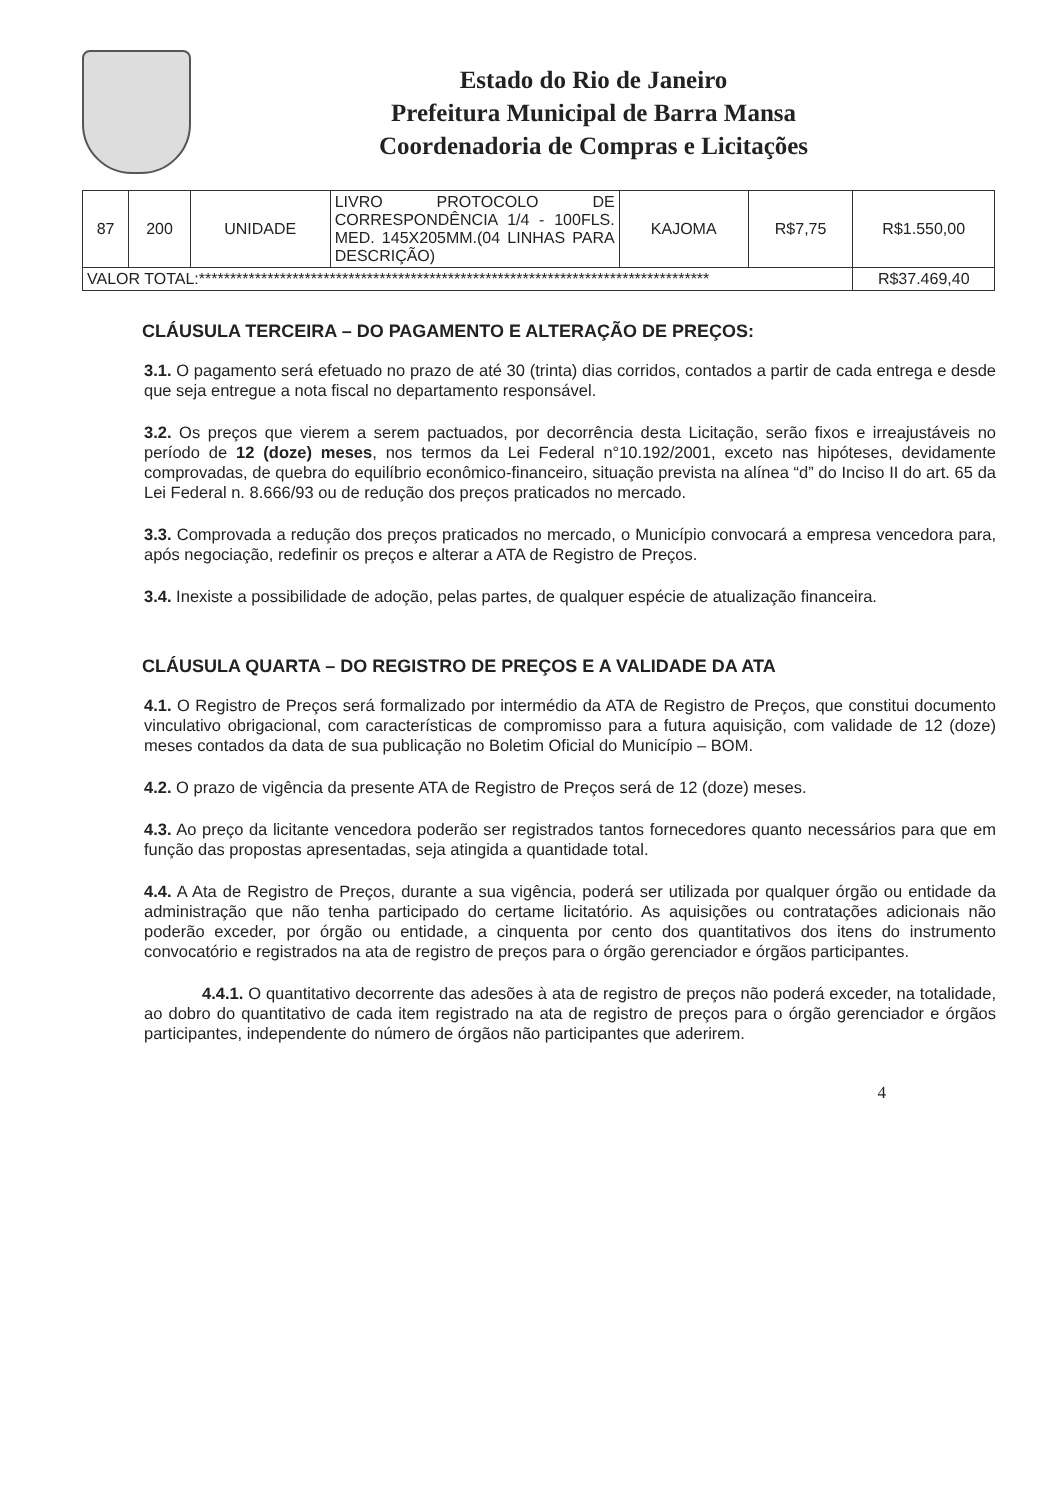Estado do Rio de Janeiro
Prefeitura Municipal de Barra Mansa
Coordenadoria de Compras e Licitações
| 87 | 200 | UNIDADE | LIVRO PROTOCOLO DE CORRESPONDÊNCIA 1/4 - 100FLS. MED. 145X205MM.(04 LINHAS PARA DESCRIÇÃO) | KAJOMA | R$7,75 | R$1.550,00 |
| VALOR TOTAL:********************************************************************************** | | | | | | R$37.469,40 |
CLÁUSULA TERCEIRA – DO PAGAMENTO E ALTERAÇÃO DE PREÇOS:
3.1. O pagamento será efetuado no prazo de até 30 (trinta) dias corridos, contados a partir de cada entrega e desde que seja entregue a nota fiscal no departamento responsável.
3.2. Os preços que vierem a serem pactuados, por decorrência desta Licitação, serão fixos e irreajustáveis no período de 12 (doze) meses, nos termos da Lei Federal n°10.192/2001, exceto nas hipóteses, devidamente comprovadas, de quebra do equilíbrio econômico-financeiro, situação prevista na alínea “d” do Inciso II do art. 65 da Lei Federal n. 8.666/93 ou de redução dos preços praticados no mercado.
3.3. Comprovada a redução dos preços praticados no mercado, o Município convocará a empresa vencedora para, após negociação, redefinir os preços e alterar a ATA de Registro de Preços.
3.4. Inexiste a possibilidade de adoção, pelas partes, de qualquer espécie de atualização financeira.
CLÁUSULA QUARTA – DO REGISTRO DE PREÇOS E A VALIDADE DA ATA
4.1. O Registro de Preços será formalizado por intermédio da ATA de Registro de Preços, que constitui documento vinculativo obrigacional, com características de compromisso para a futura aquisição, com validade de 12 (doze) meses contados da data de sua publicação no Boletim Oficial do Município – BOM.
4.2. O prazo de vigência da presente ATA de Registro de Preços será de 12 (doze) meses.
4.3. Ao preço da licitante vencedora poderão ser registrados tantos fornecedores quanto necessários para que em função das propostas apresentadas, seja atingida a quantidade total.
4.4. A Ata de Registro de Preços, durante a sua vigência, poderá ser utilizada por qualquer órgão ou entidade da administração que não tenha participado do certame licitatório. As aquisições ou contratações adicionais não poderão exceder, por órgão ou entidade, a cinquenta por cento dos quantitativos dos itens do instrumento convocatório e registrados na ata de registro de preços para o órgão gerenciador e órgãos participantes.
4.4.1. O quantitativo decorrente das adesões à ata de registro de preços não poderá exceder, na totalidade, ao dobro do quantitativo de cada item registrado na ata de registro de preços para o órgão gerenciador e órgãos participantes, independente do número de órgãos não participantes que aderirem.
4